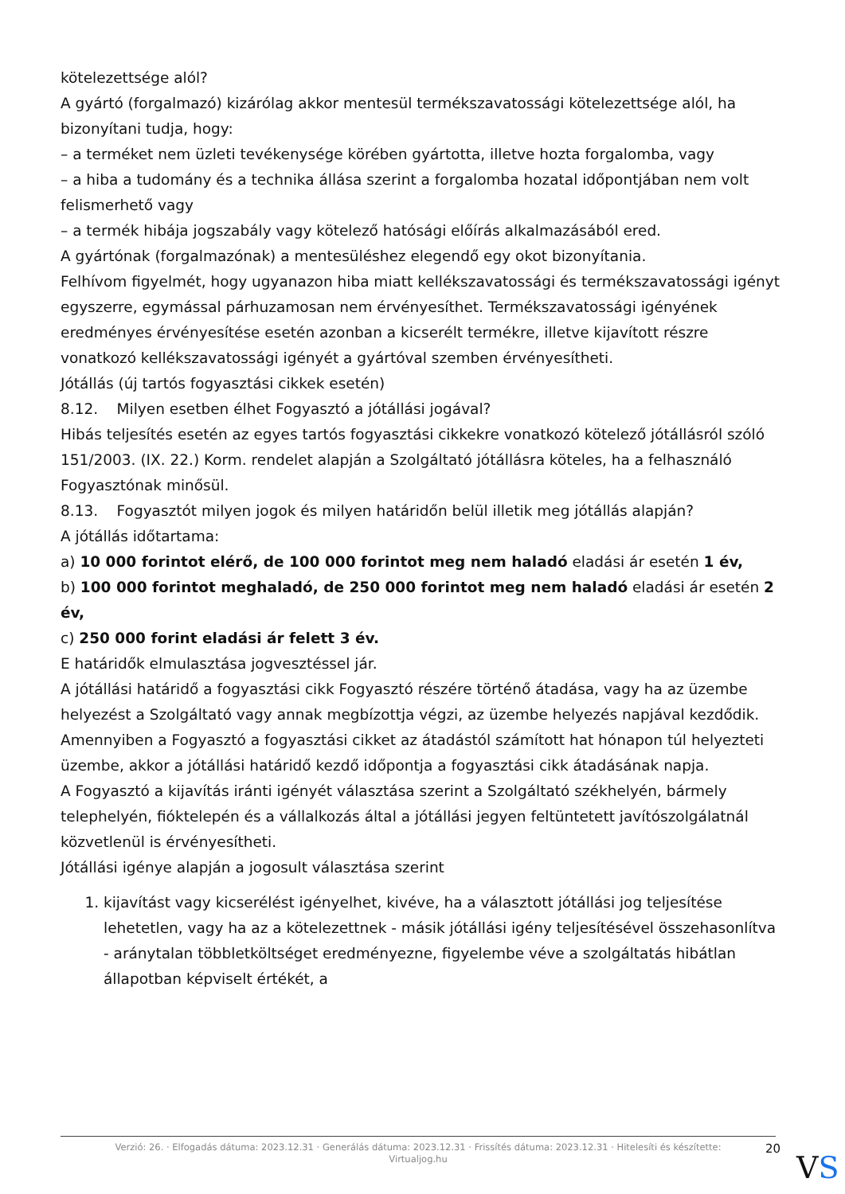kötelezettsége alól?
A gyártó (forgalmazó) kizárólag akkor mentesül termékszavatossági kötelezettsége alól, ha bizonyítani tudja, hogy:
– a terméket nem üzleti tevékenysége körében gyártotta, illetve hozta forgalomba, vagy
– a hiba a tudomány és a technika állása szerint a forgalomba hozatal időpontjában nem volt felismerhető vagy
– a termék hibája jogszabály vagy kötelező hatósági előírás alkalmazásából ered.
A gyártónak (forgalmazónak) a mentesüléshez elegendő egy okot bizonyítania.
Felhívom figyelmét, hogy ugyanazon hiba miatt kellékszavatossági és termékszavatossági igényt egyszerre, egymással párhuzamosan nem érvényesíthet. Termékszavatossági igényének eredményes érvényesítése esetén azonban a kicserélt termékre, illetve kijavított részre vonatkozó kellékszavatossági igényét a gyártóval szemben érvényesítheti.
Jótállás (új tartós fogyasztási cikkek esetén)
8.12. Milyen esetben élhet Fogyasztó a jótállási jogával?
Hibás teljesítés esetén az egyes tartós fogyasztási cikkekre vonatkozó kötelező jótállásról szóló 151/2003. (IX. 22.) Korm. rendelet alapján a Szolgáltató jótállásra köteles, ha a felhasználó Fogyasztónak minősül.
8.13. Fogyasztót milyen jogok és milyen határidőn belül illetik meg jótállás alapján?
A jótállás időtartama:
a) 10 000 forintot elérő, de 100 000 forintot meg nem haladó eladási ár esetén 1 év,
b) 100 000 forintot meghaladó, de 250 000 forintot meg nem haladó eladási ár esetén 2 év,
c) 250 000 forint eladási ár felett 3 év.
E határidők elmulasztása jogvesztéssel jár.
A jótállási határidő a fogyasztási cikk Fogyasztó részére történő átadása, vagy ha az üzembe helyezést a Szolgáltató vagy annak megbízottja végzi, az üzembe helyezés napjával kezdődik.
Amennyiben a Fogyasztó a fogyasztási cikket az átadástól számított hat hónapon túl helyezteti üzembe, akkor a jótállási határidő kezdő időpontja a fogyasztási cikk átadásának napja.
A Fogyasztó a kijavítás iránti igényét választása szerint a Szolgáltató székhelyén, bármely telephelyén, fióktelepén és a vállalkozás által a jótállási jegyen feltüntetett javítószolgálatnál közvetlenül is érvényesítheti.
Jótállási igénye alapján a jogosult választása szerint
1. kijavítást vagy kicserélést igényelhet, kivéve, ha a választott jótállási jog teljesítése lehetetlen, vagy ha az a kötelezettnek - másik jótállási igény teljesítésével összehasonlítva - aránytalan többletköltséget eredményezne, figyelembe véve a szolgáltatás hibátlan állapotban képviselt értékét, a
Verzió: 26. · Elfogadás dátuma: 2023.12.31 · Generálás dátuma: 2023.12.31 · Frissítés dátuma: 2023.12.31 · Hitelesíti és készítette: Virtualjog.hu
20
VS